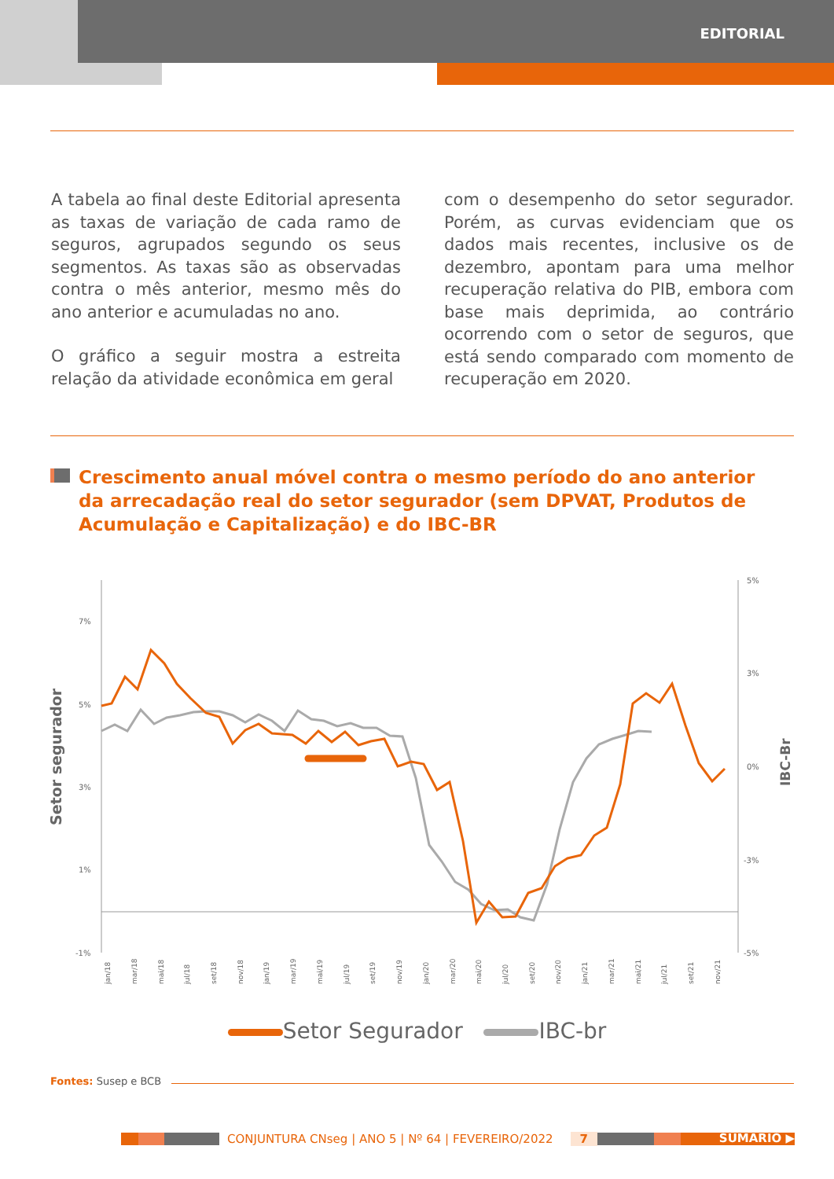EDITORIAL
A tabela ao final deste Editorial apresenta as taxas de variação de cada ramo de seguros, agrupados segundo os seus segmentos. As taxas são as observadas contra o mês anterior, mesmo mês do ano anterior e acumuladas no ano.
O gráfico a seguir mostra a estreita relação da atividade econômica em geral
com o desempenho do setor segurador. Porém, as curvas evidenciam que os dados mais recentes, inclusive os de dezembro, apontam para uma melhor recuperação relativa do PIB, embora com base mais deprimida, ao contrário ocorrendo com o setor de seguros, que está sendo comparado com momento de recuperação em 2020.
Crescimento anual móvel contra o mesmo período do ano anterior da arrecadação real do setor segurador (sem DPVAT, Produtos de Acumulação e Capitalização) e do IBC-BR
7%
5%
3%
1%
-1%
5%
3%
0%
-3%
-5%
Setor segurador
IBC-Br
jan/18
mar/18
mai/18
jul/18
set/18
nov/18
jan/19
mar/19
mai/19
jul/19
set/19
nov/19
jan/20
mar/20
mai/20
jul/20
set/20
nov/20
jan/21
mar/21
mai/21
jul/21
set/21
nov/21
Setor Segurador IBC-br
Fontes: Susep e BCB
CONJUNTURA CNseg | ANO 5 | Nº 64 | FEVEREIRO/2022 7 SUMÁRIO ▶